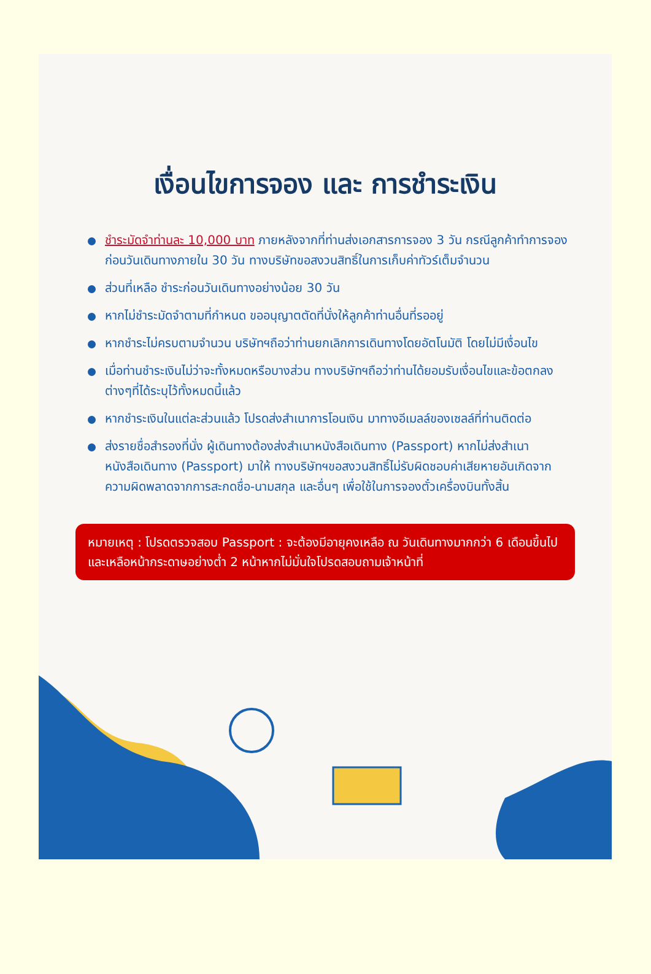เงื่อนไขการจอง และ การชำระเงิน
ชำระมัดจำท่านละ 10,000 บาท ภายหลังจากที่ท่านส่งเอกสารการจอง 3 วัน กรณีลูกค้าทำการจองก่อนวันเดินทางภายใน 30 วัน ทางบริษัทขอสงวนสิทธิ์ในการเก็บค่าทัวร์เต็มจำนวน
ส่วนที่เหลือ ชำระก่อนวันเดินทางอย่างน้อย 30 วัน
หากไม่ชำระมัดจำตามที่กำหนด ขออนุญาตตัดที่นั่งให้ลูกค้าท่านอื่นที่รออยู่
หากชำระไม่ครบตามจำนวน บริษัทฯถือว่าท่านยกเลิกการเดินทางโดยอัตโนมัติ โดยไม่มีเงื่อนไข
เมื่อท่านชำระเงินไม่ว่าจะทั้งหมดหรือบางส่วน ทางบริษัทฯถือว่าท่านได้ยอมรับเงื่อนไขและข้อตกลงต่างๆที่ได้ระบุไว้ทั้งหมดนี้แล้ว
หากชำระเงินในแต่ละส่วนแล้ว โปรดส่งสำเนาการโอนเงิน มาทางอีเมลล์ของเซลล์ที่ท่านติดต่อ
ส่งรายชื่อสำรองที่นั่ง ผู้เดินทางต้องส่งสำเนาหนังสือเดินทาง (Passport) หากไม่ส่งสำเนาหนังสือเดินทาง (Passport) มาให้ ทางบริษัทฯขอสงวนสิทธิ์ไม่รับผิดชอบค่าเสียหายอันเกิดจากความผิดพลาดจากการสะกดชื่อ-นามสกุล และอื่นๆ เพื่อใช้ในการจองตั๋วเครื่องบินทั้งสิ้น
หมายเหตุ : โปรดตรวจสอบ Passport : จะต้องมีอายุคงเหลือ ณ วันเดินทางมากกว่า 6 เดือนขึ้นไป และเหลือหน้ากระดาษอย่างต่ำ 2 หน้าหากไม่มั่นใจโปรดสอบถามเจ้าหน้าที่